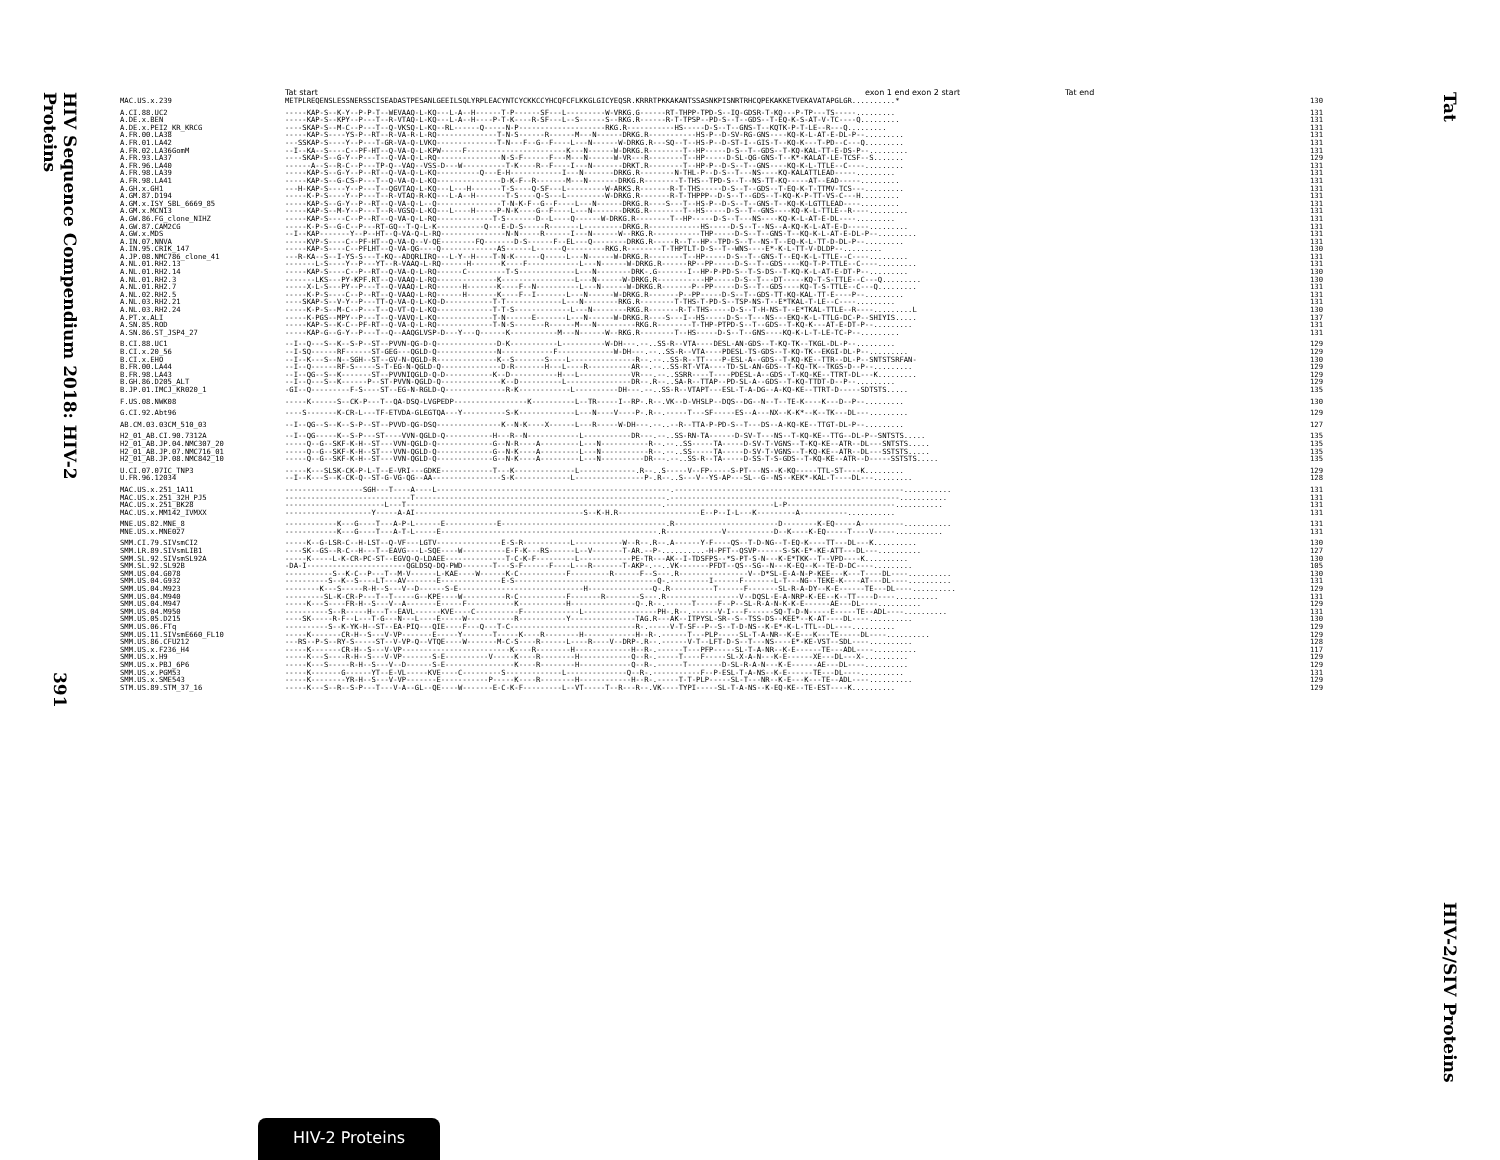HIV Sequence Compendium 2018: HIV-2 Proteins
391
Tat start exon 1 end exon 2 start Tat end
| MAC.US.x.239 | METPLREQENSLESSNERSSCISEADASTPESANLGEEILSQLYRPLEACYNTCYCKKCCYHCQFCFLKKGLGICYEQSR.KRRRTPKKAKANTSSASNKPISNRTRHCQPEKAKKETVEKAVATAPGLGR..........* | 130 |
| A.CI.88.UC2 | -----KAP-S--K-Y--P-P-T--WEVAAQ-L-KQ---L-A--H------T-P------SF---L---------W-VRKG.G------RT-THPP-TPD-S--IQ-GDSR-T-KQ---P-TP---TS-----......... | 131 |
| A.DE.x.BEN | -----KAP-S--KPY--P---T--R-VTAQ-L-KQ---L-A--H----P-T-K----R-SF---L--S------S--RKG.R------R-T-TPSP--PD-S--T--GDS--T-EQ-K-S-AT-V-TC----Q......... | 131 |
| A.DE.x.PEI2_KR_KRCG | ----SKAP-S--M-C--P---T--Q-VKSQ-L-KQ--RL------Q-----N-P--------------------RKG.R-----------HS-----D-S--T--GNS-T--KQTK-P-T-LE--R---Q......... | 131 |
| A.FR.00.LA38 | -----KAP-S----YS-P--RT--R-VA-R-L-RQ--------------T-N-S------R------M---N------DRKG.R-----------HS-P--D-SV-RG-GNS----KQ-K-L-AT-E-DL-P--......... | 131 |
| A.FR.01.LA42 | ---SSKAP-S----Y--P---T-GR-VA-Q-LVKQ--------------T-N---F--G--F----L---N------W-DRKG.R---SQ--T--HS-P--D-ST-I--GIS-T--KQ-K---T-PD--C---Q......... | 131 |
| A.FR.02.LA36GomM | --I--KA--S----C--PF-HT--Q-VA-Q-L-KPW-----F-----------------------K---N------W-DRKG.R--------T--HP-----D-S--T--GDS--T-KQ-KAL-TT-E-DS-P--......... | 131 |
| A.FR.93.LA37 | ----SKAP-S--G-Y--P---T--Q-VA-Q-L-RQ---------------N-S-F------F---M---N------W-VR---R--------T--HP-----D-SL-QG-GNS-T--K*-KALAT-LE-TCSF--S....... | 129 |
| A.FR.96.LA40 | ------A--S--R-C--P---TP-Q--VAQ--VSS-D---W----------T-K----R--F----I---N-------DRKT.R--------T--HP-P--D-S--T--GNS----KQ-K-L-TTLE--C----......... | 131 |
| A.FR.98.LA39 | -----KAP-S--G-Y--P--RT--Q-VA-Q-L-KQ----------Q---E-H------------I---N-------DRKG.R--------N-THL-P--D-S--T---NS----KQ-KALATTLEAD-----......... | 131 |
| A.FR.98.LA41 | -----KAP-S--G-CS-P---T--Q-VA-Q-L-KQ---------------D-K-F--R-------M---N-------DRKG.R--------T-THS--TPD-S--T--NS-TT-KQ-----AT--EAD-----......... | 131 |
| A.GH.x.GH1 | ---H-KAP-S----Y--P---T--QGVTAQ-L-KQ---L---H-------T-S----Q-SF---L---------W-ARKS.R-------R-T-THS-----D-S--T--GDS--T-EQ-K-T-TTMV-TCS---......... | 131 |
| A.GM.87.D194 | -----K-P-S----Y--P---T--R-VTAQ-R-KQ---L-A--H-------T-S----Q-S---L---------W-DRKG.R-------R-T-THPPP--D-S--T--GDS--T-KQ-K-P-TT-VS-C---H......... | 131 |
| A.GM.x.ISY_SBL_6669_85 | -----KAP-S--G-Y--P--RT--Q-VA-Q-L--Q---------------T-N-K-F--G--F----L---N------DRKG.R----S---T--HS-P--D-S--T--GNS-T--KQ-K-LGTTLEAD----......... | 131 |
| A.GM.x.MCN13 | -----KAP-S--M-Y--P---T--R-VGSQ-L-KQ---L----H-----P-N-K----G--F----L---N-------DRKG.R--------T--HS-----D-S--T--GNS----KQ-K-L-TTLE--R----......... | 131 |
| A.GW.86.FG_clone_NIHZ | -----KAP-S----C--P--RT--Q-VA-Q-L-RQ-------------T-S-------D--L----Q------W-DRKG.R--------T--HP-----D-S--T---NS----KQ-K-L-AT-E-DL----......... | 131 |
| A.GW.87.CAM2CG | -----K-P-S--G-C--P---RT-GQ--T-Q-L-K-----------Q---E-D-S-----R-------L---------DRKG.R------------HS-----D-S--T--NS--A-KQ-K-L-AT-E-D-----......... | 131 |
| A.GW.x.MDS | --I--KAP-------Y--P--HT--Q-VA-Q-L-RQ---------------N-N-----R------I---N------W--RKG.R-----------THP-----D-S--T--GNS-T--KQ-K-L-AT-E-DL-P--......... | 131 |
| A.IN.07.NNVA | -----KVP-S----C--PF-HT--Q-VA-Q--V-QE--------FQ-------D-S------F--EL---Q--------DRKG.R-----R--T--HP--TPD-S--T--NS-T--EQ-K-L-TT-D-DL-P--......... | 131 |
| A.IN.95.CRIK_147 | -----KAP-S----C--PFLHT--Q-VA-QG----Q-------------AS------L------Q---------RKG.R--------T-THPTLT-D-S--T--WNS----E*-K-L-TT-V-DLDP--......... | 130 |
| A.JP.08.NMC786_clone_41 | ---R-KA--S--I-YS-S---T-KQ--ADQRLIRQ---L-Y--H----T-N-K------Q-----L---N------W-DRKG.R--------T--HP-----D-S--T--GNS-T--EQ-K-L-TTLE--C----......... | 131 |
| A.NL.01.RH2.13 | -------L-S----Y--P---YT--R-VAAQ-L-RQ------H-------K----F------------L---N------W-DRKG.R------RP--PP-----D-S--T--GDS----KQ-T-P-TTLE--C----......... | 131 |
| A.NL.01.RH2.14 | -----KAP-S----C--P--RT--Q-VA-Q-L-RQ------C---------T-S-------------L---N--------DRK-.G-------I--HP-P-PD-S--T-S-DS--T-KQ-K-L-AT-E-DT-P--......... | 130 |
| A.NL.01.RH2.3 | -------LKS---PY-KPF.RT--Q-VAAQ-L-RQ--------------K-----------------L---N------W-DRKG.R-----------HP-----D-S--T---DT-----KQ-T-S-TTLE--C---Q......... | 130 |
| A.NL.01.RH2.7 | -----X-L-S---PY--P---T--Q-VAAQ-L-RQ------H-------K----F--N----------L---N------W-DRKG.R-------P--PP-----D-S--T--GDS----KQ-T-S-TTLE--C---Q......... | 131 |
| A.NL.02.RH2.5 | -----K-P-S----C--P--RT--Q-VAAQ-L-RQ------H-------K----F--I-------L---N------W-DRKG.R-------P--PP-----D-S--T--GDS-TT-KQ-KAL-TT-E----P--......... | 131 |
| A.NL.03.RH2.21 | ----SKAP-S--V-Y--P---TT-Q-VA-Q-L-KQ-D-----------T-T-------------L---N--------RKG.R--------T-THS-T-PD-S--TSP-NS-T--E*TKAL-T-LE--C----......... | 131 |
| A.NL.03.RH2.24 | -----K-P-S--M-C--P---T--Q-VT-Q-L-KQ-------------T-T-S-------------L---N--------RKG.R-------R-T-THS-----D-S--T-H-NS-T--E*TKAL-TTLE--R----.........L | 130 |
| A.PT.x.ALI | -----K-PGS--MPY--P---T--Q-VAVQ-L-KQ-------------T-N------E-------L---N------W-DRKG.R----S---I--HS-----D-S--T---NS---EKQ-K-L-TTLG-DC-P--SHIYIS..... | 137 |
| A.SN.85.ROD | -----KAP-S--K-C--PF-RT--Q-VA-Q-L-RQ-------------T-N-S-------R------M---N---------RKG.R--------T-THP-PTPD-S--T--GDS--T-KQ-K---AT-E-DT-P--......... | 131 |
| A.SN.86.ST_JSP4_27 | -----KAP-G--G-Y--P---T--Q--AAQGLVSP-D---Y---Q------K-----------M---N------W--RKG.R--------T--HS-----D-S--T--GNS----KQ-K-L-T-LE-TC-P--......... | 131 |
| B.CI.88.UC1 | --I--Q---S--K--S-P--ST--PVVN-QG-D-Q--------------D-K-----------L----------W-DH---.--..SS-R--VTA----DESL-AN-GDS--T-KQ-TK--TKGL-DL-P--......... | 129 |
| B.CI.x.20_56 | --I-SQ------RF------ST-GEG---QGLD-Q--------------N------------F-------------W-DH---.--..SS-R--VTA----PDESL-TS-GDS--T-KQ-TK--EKGI-DL-P--......... | 129 |
| B.CI.x.EHO | --I--K---S--N--SGH--ST--GV-N-QGLD-R--------------K--S-------S----L---------------R--.--..SS-R--TT----P-ESL-A--GDS--T-KQ-KE--TTR--DL-P--SNTSTSRFAN- | 130 |
| B.FR.00.LA44 | --I--Q------RF-S-----S-T-EG-N-QGLD-Q--------------D-R-------H---L----R----------AR--.--..SS-RT-VTA----TD-SL-AN-GDS--T-KQ-TK--TKGS-D--P--......... | 129 |
| B.FR.98.LA43 | --I--QG--S--K-------ST--PVVNIQGLD-Q-D-----------K--D-----------H---L------------VR---.--..SSRR----T----PDESL-A--GDS--T-KQ-KE--TTRT-DL---K......... | 129 |
| B.GH.86.D205_ALT | --I--Q---S--K------P--ST-PVVN-QGLD-Q--------------K--D----------L---------------DR--.R--..SA-R--TTAP--PD-SL-A--GDS--T-KQ-TTDT-D--P--......... | 129 |
| B.JP.01.IMCJ_KR020_1 | -GI--Q---------F-S----ST--EG-N-RGLD-Q--------------R-K------------L----------DH---.--..SS-R--VTAPT---ESL-T-A-DG--A-KQ-KE--TTRT-D-----SDTSTS..... | 135 |
| F.US.08.NWK08 | -----K------S--CK-P---T--QA-DSQ-LVGPEDP-----------------K----------L--TR-----I--RP-.R--.VK--D-VHSLP--DQS--DG--N--T--TE-K----K---D--P--......... | 130 |
| G.CI.92.Abt96 | ----S-------K-CR-L---TF-ETVDA-GLEGTQA---Y----------S-K-------------L---N----V----P-.R--.-----T---SF-----ES--A---NX--K-K*--K--TK---DL---......... | 129 |
| AB.CM.03.03CM_510_03 | --I--QG--S--K--S-P--ST--PVVD-QG-DSQ---------------K--N-K----X------L---R-----W-DH---.--..--R--TTA-P-PD-S--T---DS--A-KQ-KE--TTGT-DL-P--......... | 127 |
| H2_01_AB.CI.90.7312A | --I--QG-----K--S-P---ST----VVN-QGLD-Q-----------H---R--N------------L-----------DR---.--..SS-RN-TA------D-SV-T---NS--T-KQ-KE--TTG--DL-P--SNTSTS..... | 135 |
| H2_01_AB.JP.04.NMC307_20 | -----Q--G--SKF-K-H--ST---VVN-QGLD-Q-------------G--N-R----A---------L---N-----------R--.--..SS-----TA-----D-SV-T-VGNS--T-KQ-KE--ATR--DL---SNTSTS..... | 135 |
| H2_01_AB.JP.07.NMC716_01 | -----Q--G--SKF-K-H--ST---VVN-QGLD-Q-------------G--N-K----A---------L---N-----------R--.--..SS-----TA-----D-SV-T-VGNS--T-KQ-KE--ATR--DL---SSTSTS..... | 135 |
| H2_01_AB.JP.08.NMC842_10 | -----Q--G--SKF-K-H--ST---VVN-QGLD-Q-------------G--N-K----A---------L---N----------DR---.--..SS-R--TA-----D-SS-T-S-GDS--T-KQ-KE--ATR--D-----SSTSTS..... | 135 |
| U.CI.07.07IC_TNP3 | -----K---SLSK-CK-P-L-T--E-VRI---GDKE------------T---K--------------L-------------.R--..S-----V--FP-----S-PT---NS--K-KQ-----TTL-ST----K......... | 129 |
| U.FR.96.12034 | --I--K---S--K-CK-Q--ST-G-VG-QG--AA----------------S-K-------------L----------------P-.R--..S---V--YS-AP---SL--G--NS--KEK*-KAL-T----DL---......... | 128 |
| MAC.US.x.251_1A11 | ------------------SGH---T----A----L------------------------------------------------------.-----------------------------------------------------........... | 131 |
| MAC.US.x.251_32H_PJ5 | -----------------------------T----------------------------------------------------------.-----------------------------------------------------........... | 131 |
| MAC.US.x.251_BK28 | -----------------------L---T-----------------------------------------------------------.-------------------------L-P-------------------------........... | 131 |
| MAC.US.x.MM142_IVMXX | --------------------Y-----A-AI---------------------------------------S--K-H.R-------------------E--P--I-L---K---------A-----------........... | 131 |
| MNE.US.82.MNE_8 | ------------K---G----T---A-P-L------E------------E--------------------------------------.R------------------------D--------K-EQ-----A----------........... | 131 |
| MNE.US.x.MNE027 | ------------K---G----T---A-T-L-----E--------------------------------------------------.R-------------V-----------D--K----K-EQ-----T----V-----........... | 131 |
| SMM.CI.79.SIVsmCI2 | -----K--G-LSR-C--H-LST--Q-VF---LGTV---------------E-S-R-----------L-----------W--R--.R--.A------Y-F----QS--T-D-NG--T-EQ-K----TT---DL---K.......... | 130 |
| SMM.LR.89.SIVsmLIB1 | ----SK--GS--R-C--H---T--EAVG---L-SQE----W----------E-F-K---RS------L--V-------T-AR.--P-..........-H-PFT--QSVP------S-SK-E*-KE-ATT---DL---.......... | 127 |
| SMM.SL.92.SIVsmSL92A | -----K-----L-K-CR-PC-ST--EGVQ-Q-LDAEE--------------T-C-K-F---------L------------PE-TR---AK--I-TDSFPS--*S-PT-S-N---K-E*TKK--T--VPD----K.......... | 130 |
| SMM.SL.92.SL92B | -DA-I-----------------------QGLDSQ-DQ-PWD-------T---S-F------F----L---R-------T-AKP-.--..VK-------PFDT--QS--SG--N---K-EQ--K--TE-D-DC----......... | 105 |
| SMM.US.04.G078 | -----------S--K-C--P---T--M-V------L-KAE----W------K-C-----------F---------R------F--S---.R----------------V--D*SL-E-A-N-P-KEE---K---T----DL----.......... | 130 |
| SMM.US.04.G932 | ----------S--K--S----LT---AV-------E--------------E-S---------------------------------Q-.---------I------F-------L-T---NG--TEKE-K----AT---DL----.......... | 131 |
| SMM.US.04.M923 | --------K---S-----R-H--S---V--D------S-E-----------------------------H---------------Q-.R----------T------F-------SL-R-A-DY--K-E------TE---DL----.......... | 129 |
| SMM.US.04.M940 | ---------SL-K-CR-P---T--T-----G--KPE----W----------R-C-----------F-------R--------S---.R-----------------V--DQSL-E-A-NRP-K-EE--K--TT----D----.......... | 131 |
| SMM.US.04.M947 | -----K---S----FR-H--S---V--A-------E-----F-----------K-----------H---------------Q-.R--.------T-----F--P--SL-R-A-N-K-K-E------AE---DL----.......... | 129 |
| SMM.US.04.M950 | ----------S--R-----H---T--EAVL------KVE----C----------F-------------L-----------------PH-.R--.------V-I---F------SQ-T-D-N-----E-----TE--ADL----.......... | 131 |
| SMM.US.05.D215 | ----SK-----R-F--L---T-G---N---L----E-----W-----------R-----------Y---------------TAG.R---AK--ITPYSL-SR--S--TSS-DS--KEE*--K-AT----DL----.......... | 130 |
| SMM.US.06.FTq | ----------S--K-YK-H--ST--EA-PIQ---QIE----F---Q---T-C-----------------------------R-.-----V-T-SF--P--S--T-D-NS--K-E*-K-L-TTL--DL----.......... | 129 |
| SMM.US.11.SIVsmE660_FL10 | -----K-------CR-H--S---V-VP-------E-----Y-------T-----K----R--------H------------H--R-.------T---PLP-----SL-T-A-NR--K-E---K---TE-----DL----.......... | 129 |
| SMM.US.86.CFU212 | ---RS--P-S--RY-S-----ST--V-VP-Q--VTQE----W-------M-C-S----R------L----R----V--DRP-.R--.------V-T--LFT-D-S--T---NS----E*-KE-VST--SDL----.......... | 128 |
| SMM.US.x.F236_H4 | -----K-------CR-H--S---V-VP-------------------------K----R--------H-------------H--R-.------T---PFP-----SL-T-A-NR--K-E------TE---ADL----.......... | 117 |
| SMM.US.x.H9 | -----K---S----R-H--S---V-VP-------S-E----------V-----K----R--------H------------Q--R-.-----T----F-----SL-X-A-N---K-E------XE---DL---X-.......... | 129 |
| SMM.US.x.PBJ_6P6 | -----K---S-----R-H--S---V--D------S-E----------------K----R--------H------------Q--R-.------T--------D-SL-R-A-N---K-E------AE---DL----.......... | 129 |
| SMM.US.x.PGM53 | -----K-------G------YT--E-VL-----KVE----C---------S-------------L--------------Q--R-.-----------F--P-ESL-T-A-NS--K-E------TE---DL----.......... | 131 |
| SMM.US.x.SME543 | -----K--------YR-H--S---V-VP-------E-----------P-----K----R--------H------------H--R-.-----T-T-PLP-----SL-T---NR--K-E---K---TE--ADL----.......... | 129 |
| STM.US.89.STM_37_16 | -----K---S--R--S-P---T---V-A--GL--QE----W-------E-C-K-F---------L--VT-----T--R---R--.VK----TYPI-----SL-T-A-NS--K-EQ-KE--TE-EST----K.......... | 129 |
Tat
HIV-2/SIV Proteins
HIV-2 Proteins